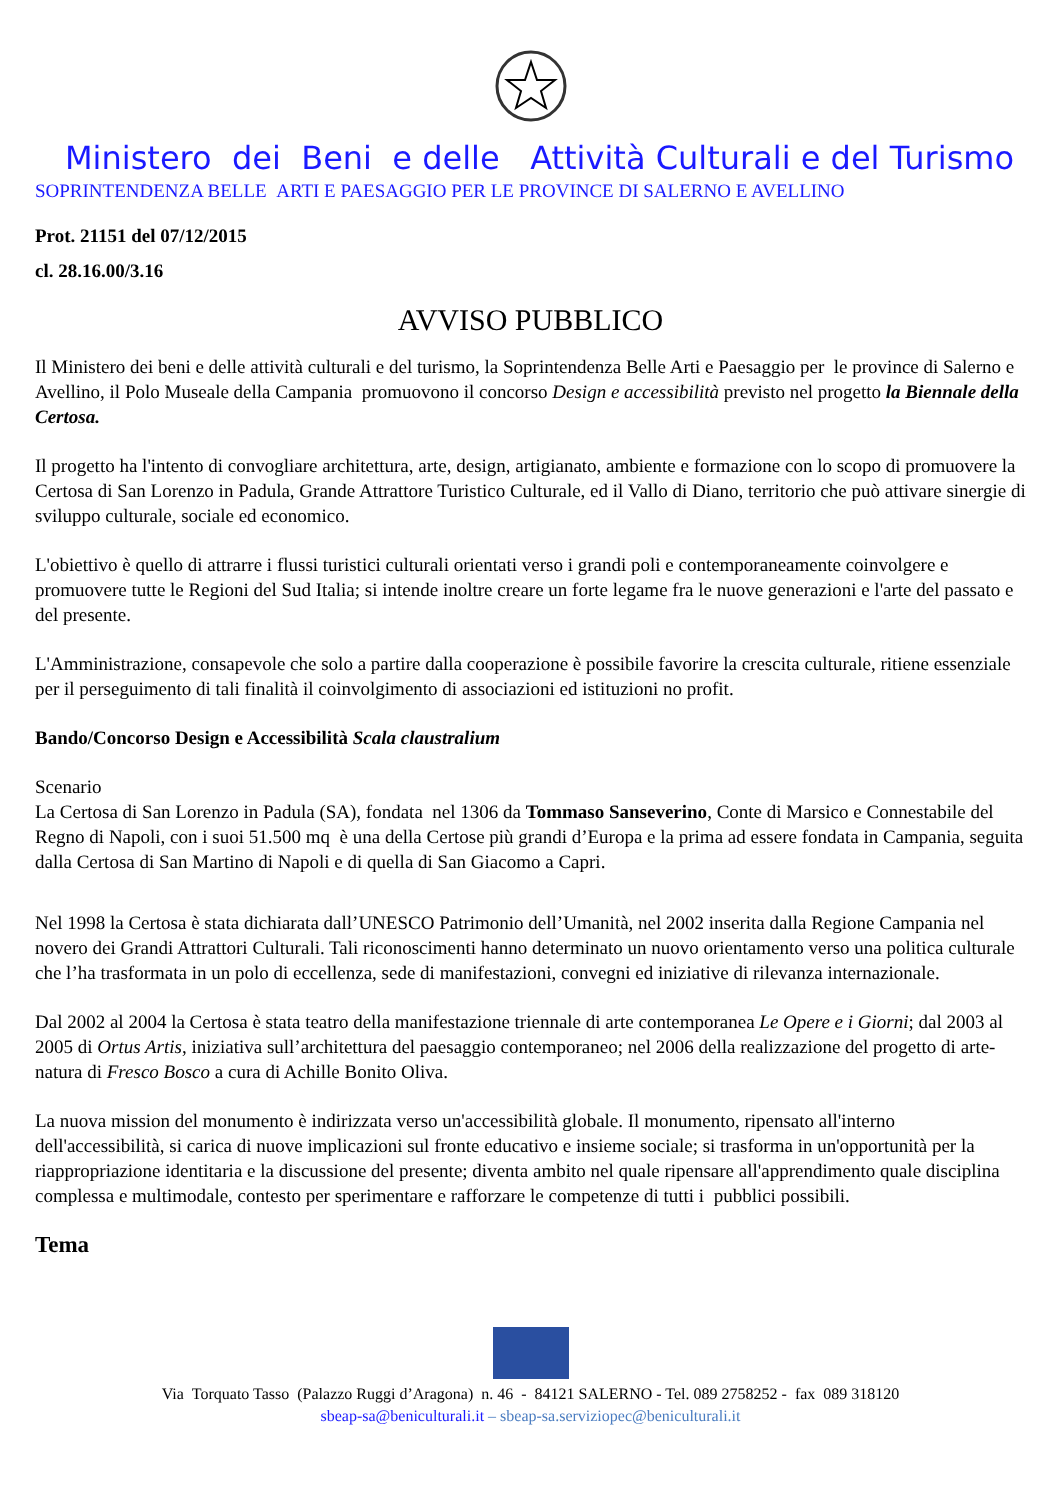Ministero dei Beni e delle Attività Culturali e del Turismo
SOPRINTENDENZA BELLE ARTI E PAESAGGIO PER LE PROVINCE DI SALERNO E AVELLINO
Prot. 21151 del 07/12/2015
cl. 28.16.00/3.16
AVVISO PUBBLICO
Il Ministero dei beni e delle attività culturali e del turismo, la Soprintendenza Belle Arti e Paesaggio per le province di Salerno e Avellino, il Polo Museale della Campania promuovono il concorso Design e accessibilità previsto nel progetto la Biennale della Certosa.
Il progetto ha l'intento di convogliare architettura, arte, design, artigianato, ambiente e formazione con lo scopo di promuovere la Certosa di San Lorenzo in Padula, Grande Attrattore Turistico Culturale, ed il Vallo di Diano, territorio che può attivare sinergie di sviluppo culturale, sociale ed economico.
L'obiettivo è quello di attrarre i flussi turistici culturali orientati verso i grandi poli e contemporaneamente coinvolgere e promuovere tutte le Regioni del Sud Italia; si intende inoltre creare un forte legame fra le nuove generazioni e l'arte del passato e del presente.
L'Amministrazione, consapevole che solo a partire dalla cooperazione è possibile favorire la crescita culturale, ritiene essenziale per il perseguimento di tali finalità il coinvolgimento di associazioni ed istituzioni no profit.
Bando/Concorso Design e Accessibilità Scala claustralium
Scenario
La Certosa di San Lorenzo in Padula (SA), fondata nel 1306 da Tommaso Sanseverino, Conte di Marsico e Connestabile del Regno di Napoli, con i suoi 51.500 mq è una della Certose più grandi d’Europa e la prima ad essere fondata in Campania, seguita dalla Certosa di San Martino di Napoli e di quella di San Giacomo a Capri.
Nel 1998 la Certosa è stata dichiarata dall’UNESCO Patrimonio dell’Umanità, nel 2002 inserita dalla Regione Campania nel novero dei Grandi Attrattori Culturali. Tali riconoscimenti hanno determinato un nuovo orientamento verso una politica culturale che l’ha trasformata in un polo di eccellenza, sede di manifestazioni, convegni ed iniziative di rilevanza internazionale.
Dal 2002 al 2004 la Certosa è stata teatro della manifestazione triennale di arte contemporanea Le Opere e i Giorni; dal 2003 al 2005 di Ortus Artis, iniziativa sull’architettura del paesaggio contemporaneo; nel 2006 della realizzazione del progetto di arte-natura di Fresco Bosco a cura di Achille Bonito Oliva.
La nuova mission del monumento è indirizzata verso un'accessibilità globale. Il monumento, ripensato all'interno dell'accessibilità, si carica di nuove implicazioni sul fronte educativo e insieme sociale; si trasforma in un'opportunità per la riappropriazione identitaria e la discussione del presente; diventa ambito nel quale ripensare all'apprendimento quale disciplina complessa e multimodale, contesto per sperimentare e rafforzare le competenze di tutti i pubblici possibili.
Tema
Via Torquato Tasso (Palazzo Ruggi d’Aragona) n. 46 - 84121 SALERNO - Tel. 089 2758252 - fax 089 318120
sbeap-sa@beniculturali.it – sbeap-sa.serviziopec@beniculturali.it